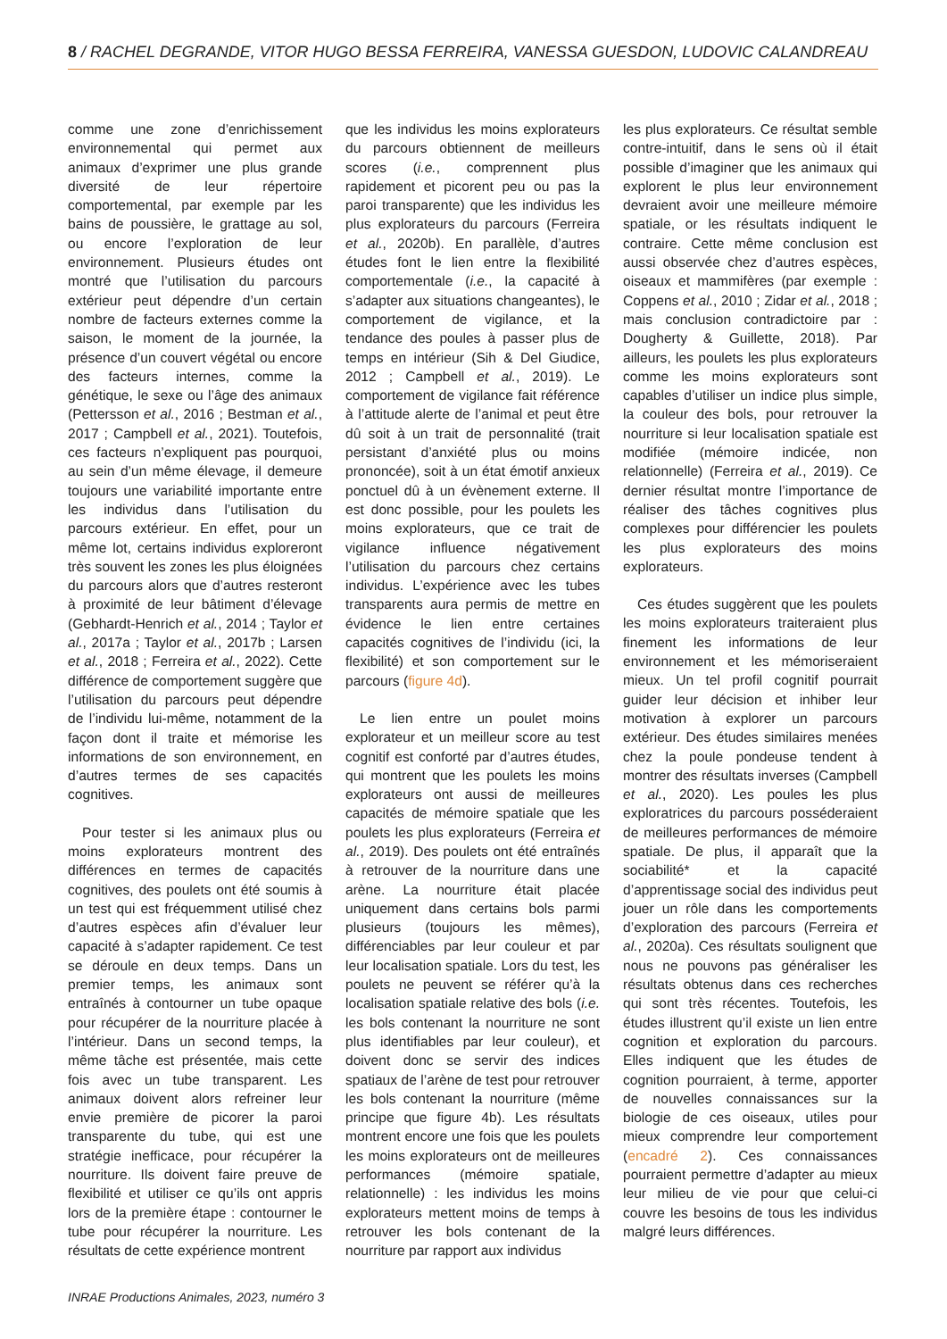8 / RACHEL DEGRANDE, VITOR HUGO BESSA FERREIRA, VANESSA GUESDON, LUDOVIC CALANDREAU
comme une zone d’enrichissement environnemental qui permet aux animaux d’exprimer une plus grande diversité de leur répertoire comportemental, par exemple par les bains de poussière, le grattage au sol, ou encore l’exploration de leur environnement. Plusieurs études ont montré que l’utilisation du parcours extérieur peut dépendre d’un certain nombre de facteurs externes comme la saison, le moment de la journée, la présence d’un couvert végétal ou encore des facteurs internes, comme la génétique, le sexe ou l’âge des animaux (Pettersson et al., 2016 ; Bestman et al., 2017 ; Campbell et al., 2021). Toutefois, ces facteurs n’expliquent pas pourquoi, au sein d’un même élevage, il demeure toujours une variabilité importante entre les individus dans l’utilisation du parcours extérieur. En effet, pour un même lot, certains individus exploreront très souvent les zones les plus éloignées du parcours alors que d’autres resteront à proximité de leur bâtiment d’élevage (Gebhardt-Henrich et al., 2014 ; Taylor et al., 2017a ; Taylor et al., 2017b ; Larsen et al., 2018 ; Ferreira et al., 2022). Cette différence de comportement suggère que l’utilisation du parcours peut dépendre de l’individu lui-même, notamment de la façon dont il traite et mémorise les informations de son environnement, en d’autres termes de ses capacités cognitives.
Pour tester si les animaux plus ou moins explorateurs montrent des différences en termes de capacités cognitives, des poulets ont été soumis à un test qui est fréquemment utilisé chez d’autres espèces afin d’évaluer leur capacité à s’adapter rapidement. Ce test se déroule en deux temps. Dans un premier temps, les animaux sont entraînés à contourner un tube opaque pour récupérer de la nourriture placée à l’intérieur. Dans un second temps, la même tâche est présentée, mais cette fois avec un tube transparent. Les animaux doivent alors refreiner leur envie première de picorer la paroi transparente du tube, qui est une stratégie inefficace, pour récupérer la nourriture. Ils doivent faire preuve de flexibilité et utiliser ce qu’ils ont appris lors de la première étape : contourner le tube pour récupérer la nourriture. Les résultats de cette expérience montrent
que les individus les moins explorateurs du parcours obtiennent de meilleurs scores (i.e., comprennent plus rapidement et picorent peu ou pas la paroi transparente) que les individus les plus explorateurs du parcours (Ferreira et al., 2020b). En parallèle, d’autres études font le lien entre la flexibilité comportementale (i.e., la capacité à s’adapter aux situations changeantes), le comportement de vigilance, et la tendance des poules à passer plus de temps en intérieur (Sih & Del Giudice, 2012 ; Campbell et al., 2019). Le comportement de vigilance fait référence à l’attitude alerte de l’animal et peut être dû soit à un trait de personnalité (trait persistant d’anxiété plus ou moins prononcée), soit à un état émotif anxieux ponctuel dû à un évènement externe. Il est donc possible, pour les poulets les moins explorateurs, que ce trait de vigilance influence négativement l’utilisation du parcours chez certains individus. L’expérience avec les tubes transparents aura permis de mettre en évidence le lien entre certaines capacités cognitives de l’individu (ici, la flexibilité) et son comportement sur le parcours (figure 4d).
Le lien entre un poulet moins explorateur et un meilleur score au test cognitif est conforté par d’autres études, qui montrent que les poulets les moins explorateurs ont aussi de meilleures capacités de mémoire spatiale que les poulets les plus explorateurs (Ferreira et al., 2019). Des poulets ont été entraînés à retrouver de la nourriture dans une arène. La nourriture était placée uniquement dans certains bols parmi plusieurs (toujours les mêmes), différenciables par leur couleur et par leur localisation spatiale. Lors du test, les poulets ne peuvent se référer qu’à la localisation spatiale relative des bols (i.e. les bols contenant la nourriture ne sont plus identifiables par leur couleur), et doivent donc se servir des indices spatiaux de l’arène de test pour retrouver les bols contenant la nourriture (même principe que figure 4b). Les résultats montrent encore une fois que les poulets les moins explorateurs ont de meilleures performances (mémoire spatiale, relationnelle) : les individus les moins explorateurs mettent moins de temps à retrouver les bols contenant de la nourriture par rapport aux individus
les plus explorateurs. Ce résultat semble contre-intuitif, dans le sens où il était possible d’imaginer que les animaux qui explorent le plus leur environnement devraient avoir une meilleure mémoire spatiale, or les résultats indiquent le contraire. Cette même conclusion est aussi observée chez d’autres espèces, oiseaux et mammifères (par exemple : Coppens et al., 2010 ; Zidar et al., 2018 ; mais conclusion contradictoire par : Dougherty & Guillette, 2018). Par ailleurs, les poulets les plus explorateurs comme les moins explorateurs sont capables d’utiliser un indice plus simple, la couleur des bols, pour retrouver la nourriture si leur localisation spatiale est modifiée (mémoire indicée, non relationnelle) (Ferreira et al., 2019). Ce dernier résultat montre l’importance de réaliser des tâches cognitives plus complexes pour différencier les poulets les plus explorateurs des moins explorateurs.
Ces études suggèrent que les poulets les moins explorateurs traiteraient plus finement les informations de leur environnement et les mémoriseraient mieux. Un tel profil cognitif pourrait guider leur décision et inhiber leur motivation à explorer un parcours extérieur. Des études similaires menées chez la poule pondeuse tendent à montrer des résultats inverses (Campbell et al., 2020). Les poules les plus exploratrices du parcours posséderaient de meilleures performances de mémoire spatiale. De plus, il apparaît que la sociabilité* et la capacité d’apprentissage social des individus peut jouer un rôle dans les comportements d’exploration des parcours (Ferreira et al., 2020a). Ces résultats soulignent que nous ne pouvons pas généraliser les résultats obtenus dans ces recherches qui sont très récentes. Toutefois, les études illustrent qu’il existe un lien entre cognition et exploration du parcours. Elles indiquent que les études de cognition pourraient, à terme, apporter de nouvelles connaissances sur la biologie de ces oiseaux, utiles pour mieux comprendre leur comportement (encadré 2). Ces connaissances pourraient permettre d’adapter au mieux leur milieu de vie pour que celui-ci couvre les besoins de tous les individus malgré leurs différences.
INRAE Productions Animales, 2023, numéro 3